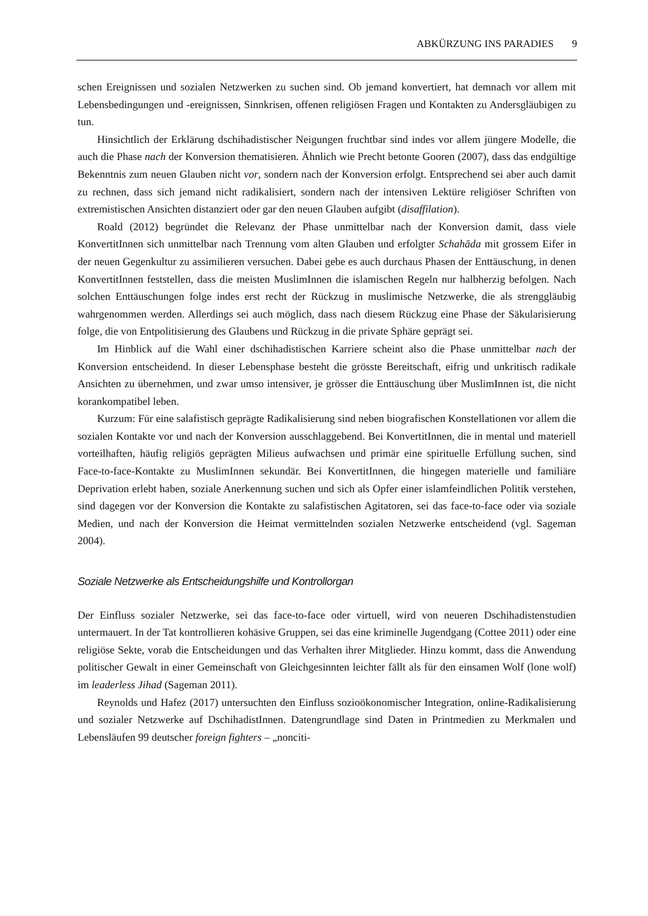ABKÜRZUNG INS PARADIES 9
schen Ereignissen und sozialen Netzwerken zu suchen sind. Ob jemand konvertiert, hat demnach vor allem mit Lebensbedingungen und -ereignissen, Sinnkrisen, offenen religiösen Fragen und Kontakten zu Andersgläubigen zu tun.
Hinsichtlich der Erklärung dschihadistischer Neigungen fruchtbar sind indes vor allem jüngere Modelle, die auch die Phase nach der Konversion thematisieren. Ähnlich wie Precht betonte Gooren (2007), dass das endgültige Bekenntnis zum neuen Glauben nicht vor, sondern nach der Konversion erfolgt. Entsprechend sei aber auch damit zu rechnen, dass sich jemand nicht radikalisiert, sondern nach der intensiven Lektüre religiöser Schriften von extremistischen Ansichten distanziert oder gar den neuen Glauben aufgibt (disaffilation).
Roald (2012) begründet die Relevanz der Phase unmittelbar nach der Konversion damit, dass viele KonvertitInnen sich unmittelbar nach Trennung vom alten Glauben und erfolgter Schahāda mit grossem Eifer in der neuen Gegenkultur zu assimilieren versuchen. Dabei gebe es auch durchaus Phasen der Enttäuschung, in denen KonvertitInnen feststellen, dass die meisten MuslimInnen die islamischen Regeln nur halbherzig befolgen. Nach solchen Enttäuschungen folge indes erst recht der Rückzug in muslimische Netzwerke, die als strenggläubig wahrgenommen werden. Allerdings sei auch möglich, dass nach diesem Rückzug eine Phase der Säkularisierung folge, die von Entpolitisierung des Glaubens und Rückzug in die private Sphäre geprägt sei.
Im Hinblick auf die Wahl einer dschihadistischen Karriere scheint also die Phase unmittelbar nach der Konversion entscheidend. In dieser Lebensphase besteht die grösste Bereitschaft, eifrig und unkritisch radikale Ansichten zu übernehmen, und zwar umso intensiver, je grösser die Enttäuschung über MuslimInnen ist, die nicht korankompatibel leben.
Kurzum: Für eine salafistisch geprägte Radikalisierung sind neben biografischen Konstellationen vor allem die sozialen Kontakte vor und nach der Konversion ausschlaggebend. Bei KonvertitInnen, die in mental und materiell vorteilhaften, häufig religiös geprägten Milieus aufwachsen und primär eine spirituelle Erfüllung suchen, sind Face-to-face-Kontakte zu MuslimInnen sekundär. Bei KonvertitInnen, die hingegen materielle und familiäre Deprivation erlebt haben, soziale Anerkennung suchen und sich als Opfer einer islamfeindlichen Politik verstehen, sind dagegen vor der Konversion die Kontakte zu salafistischen Agitatoren, sei das face-to-face oder via soziale Medien, und nach der Konversion die Heimat vermittelnden sozialen Netzwerke entscheidend (vgl. Sageman 2004).
Soziale Netzwerke als Entscheidungshilfe und Kontrollorgan
Der Einfluss sozialer Netzwerke, sei das face-to-face oder virtuell, wird von neueren Dschihadistenstudien untermauert. In der Tat kontrollieren kohäsive Gruppen, sei das eine kriminelle Jugendgang (Cottee 2011) oder eine religiöse Sekte, vorab die Entscheidungen und das Verhalten ihrer Mitglieder. Hinzu kommt, dass die Anwendung politischer Gewalt in einer Gemeinschaft von Gleichgesinnten leichter fällt als für den einsamen Wolf (lone wolf) im leaderless Jihad (Sageman 2011).
Reynolds und Hafez (2017) untersuchten den Einfluss sozioökonomischer Integration, online-Radikalisierung und sozialer Netzwerke auf DschihadistInnen. Datengrundlage sind Daten in Printmedien zu Merkmalen und Lebensläufen 99 deutscher foreign fighters – „nonciti-